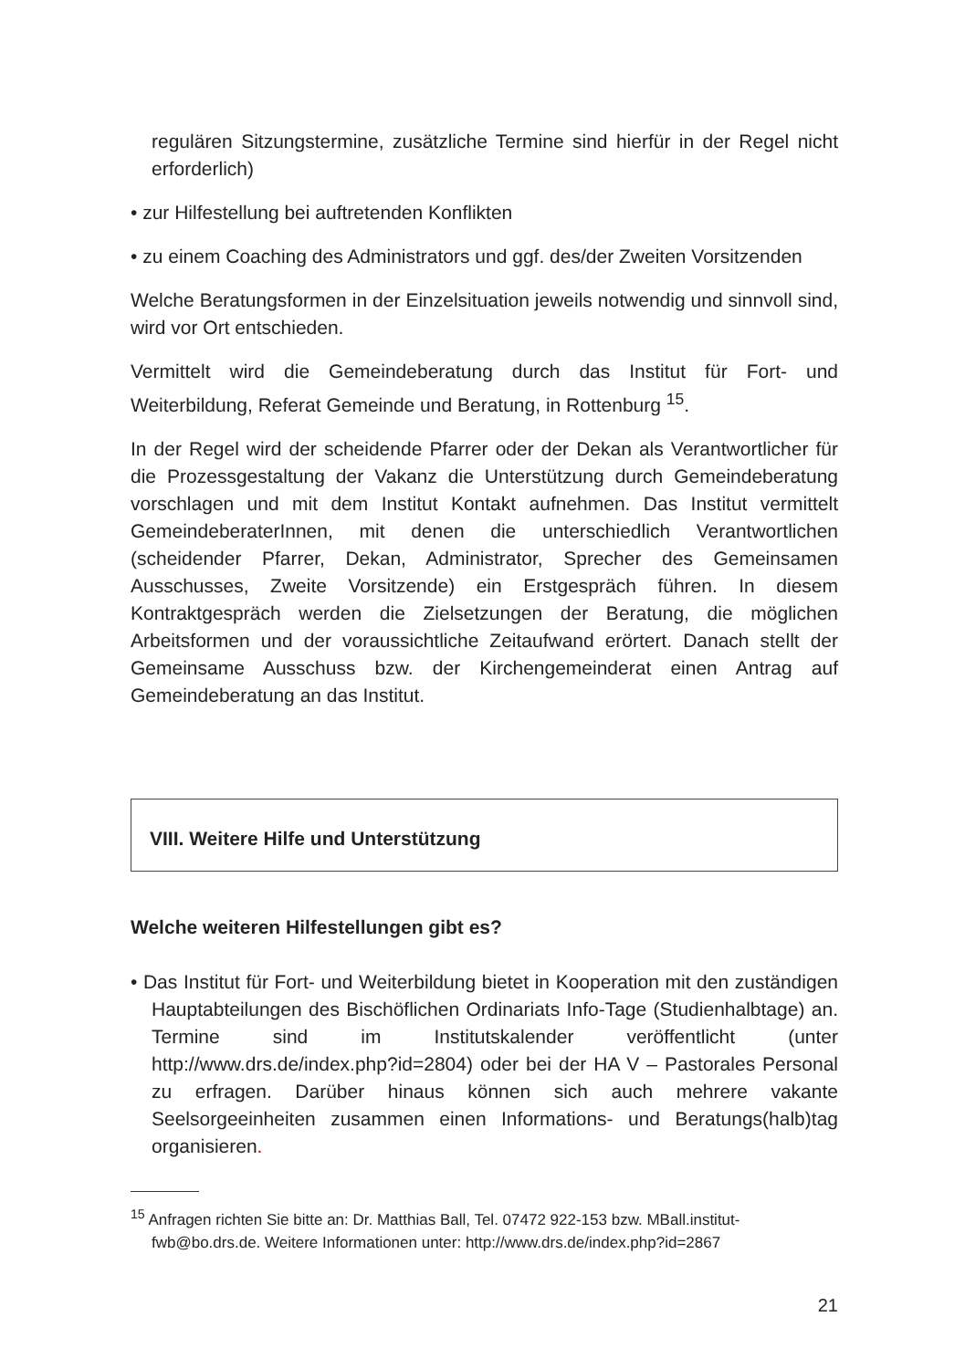regulären Sitzungstermine, zusätzliche Termine sind hierfür in der Regel nicht erforderlich)
• zur Hilfestellung bei auftretenden Konflikten
• zu einem Coaching des Administrators und ggf. des/der Zweiten Vorsitzenden
Welche Beratungsformen in der Einzelsituation jeweils notwendig und sinnvoll sind, wird vor Ort entschieden.
Vermittelt wird die Gemeindeberatung durch das Institut für Fort- und Weiterbildung, Referat Gemeinde und Beratung, in Rottenburg <sup>15</sup>.
In der Regel wird der scheidende Pfarrer oder der Dekan als Verantwortlicher für die Prozessgestaltung der Vakanz die Unterstützung durch Gemeindeberatung vorschlagen und mit dem Institut Kontakt aufnehmen. Das Institut vermittelt GemeindeberaterInnen, mit denen die unterschiedlich Verantwortlichen (scheidender Pfarrer, Dekan, Administrator, Sprecher des Gemeinsamen Ausschusses, Zweite Vorsitzende) ein Erstgespräch führen. In diesem Kontraktgespräch werden die Zielsetzungen der Beratung, die möglichen Arbeitsformen und der voraussichtliche Zeitaufwand erörtert. Danach stellt der Gemeinsame Ausschuss bzw. der Kirchengemeinderat einen Antrag auf Gemeindeberatung an das Institut.
VIII. Weitere Hilfe und Unterstützung
Welche weiteren Hilfestellungen gibt es?
• Das Institut für Fort- und Weiterbildung bietet in Kooperation mit den zuständigen Hauptabteilungen des Bischöflichen Ordinariats Info-Tage (Studienhalbtage) an. Termine sind im Institutskalender veröffentlicht (unter http://www.drs.de/index.php?id=2804) oder bei der HA V – Pastorales Personal zu erfragen. Darüber hinaus können sich auch mehrere vakante Seelsorgeeinheiten zusammen einen Informations- und Beratungs(halb)tag organisieren.
<sup>15</sup> Anfragen richten Sie bitte an: Dr. Matthias Ball, Tel. 07472 922-153 bzw. MBall.institut-fwb@bo.drs.de. Weitere Informationen unter: http://www.drs.de/index.php?id=2867
21